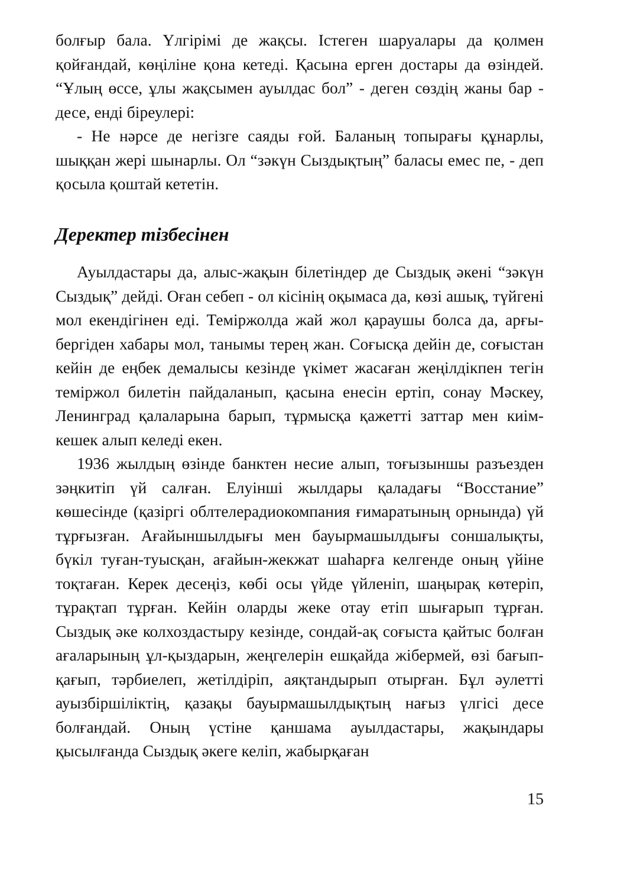болғыр бала. Үлгірімі де жақсы. Істеген шаруалары да қолмен қойғандай, көңіліне қона кетеді. Қасына ерген достары да өзіндей. “Ұлың өссе, ұлы жақсымен ауылдас бол” - деген сөздің жаны бар - десе, енді біреулері:
- Не нәрсе де негізге саяды ғой. Баланың топырағы құнарлы, шыққан жері шынарлы. Ол “зәкүн Сыздықтың” баласы емес пе, - деп қосыла қоштай кететін.
Деректер тізбесінен
Ауылдастары да, алыс-жақын білетіндер де Сыздық әкені “зәкүн Сыздық” дейді. Оған себеп - ол кісінің оқымаса да, көзі ашық, түйгені мол екендігінен еді. Теміржолда жай жол қараушы болса да, арғы-бергіден хабары мол, танымы терең жан. Соғысқа дейін де, соғыстан кейін де еңбек демалысы кезінде үкімет жасаған жеңілдікпен тегін теміржол билетін пайдаланып, қасына енесін ертіп, сонау Мәскеу, Ленинград қалаларына барып, тұрмысқа қажетті заттар мен киім-кешек алып келеді екен.
1936 жылдың өзінде банктен несие алып, тоғызыншы разъезден зәңкитіп үй салған. Елуінші жылдары қаладағы “Восстание” көшесінде (қазіргі облтелерадиокомпания ғимаратының орнында) үй тұрғызған. Ағайыншылдығы мен бауырмашылдығы соншалықты, бүкіл туған-туысқан, ағайын-жекжат шаһарға келгенде оның үйіне тоқтаған. Керек десеңіз, көбі осы үйде үйленіп, шаңырақ көтеріп, тұрақтап тұрған. Кейін оларды жеке отау етіп шығарып тұрған. Сыздық әке колхоздастыру кезінде, сондай-ақ соғыста қайтыс болған ағаларының ұл-қыздарын, жеңгелерін ешқайда жібермей, өзі бағып-қағып, тәрбиелеп, жетілдіріп, аяқтандырып отырған. Бұл әулетті ауызбіршіліктің, қазақы бауырмашылдықтың нағыз үлгісі десе болғандай. Оның үстіне қаншама ауылдастары, жақындары қысылғанда Сыздық әкеге келіп, жабырқаған
15